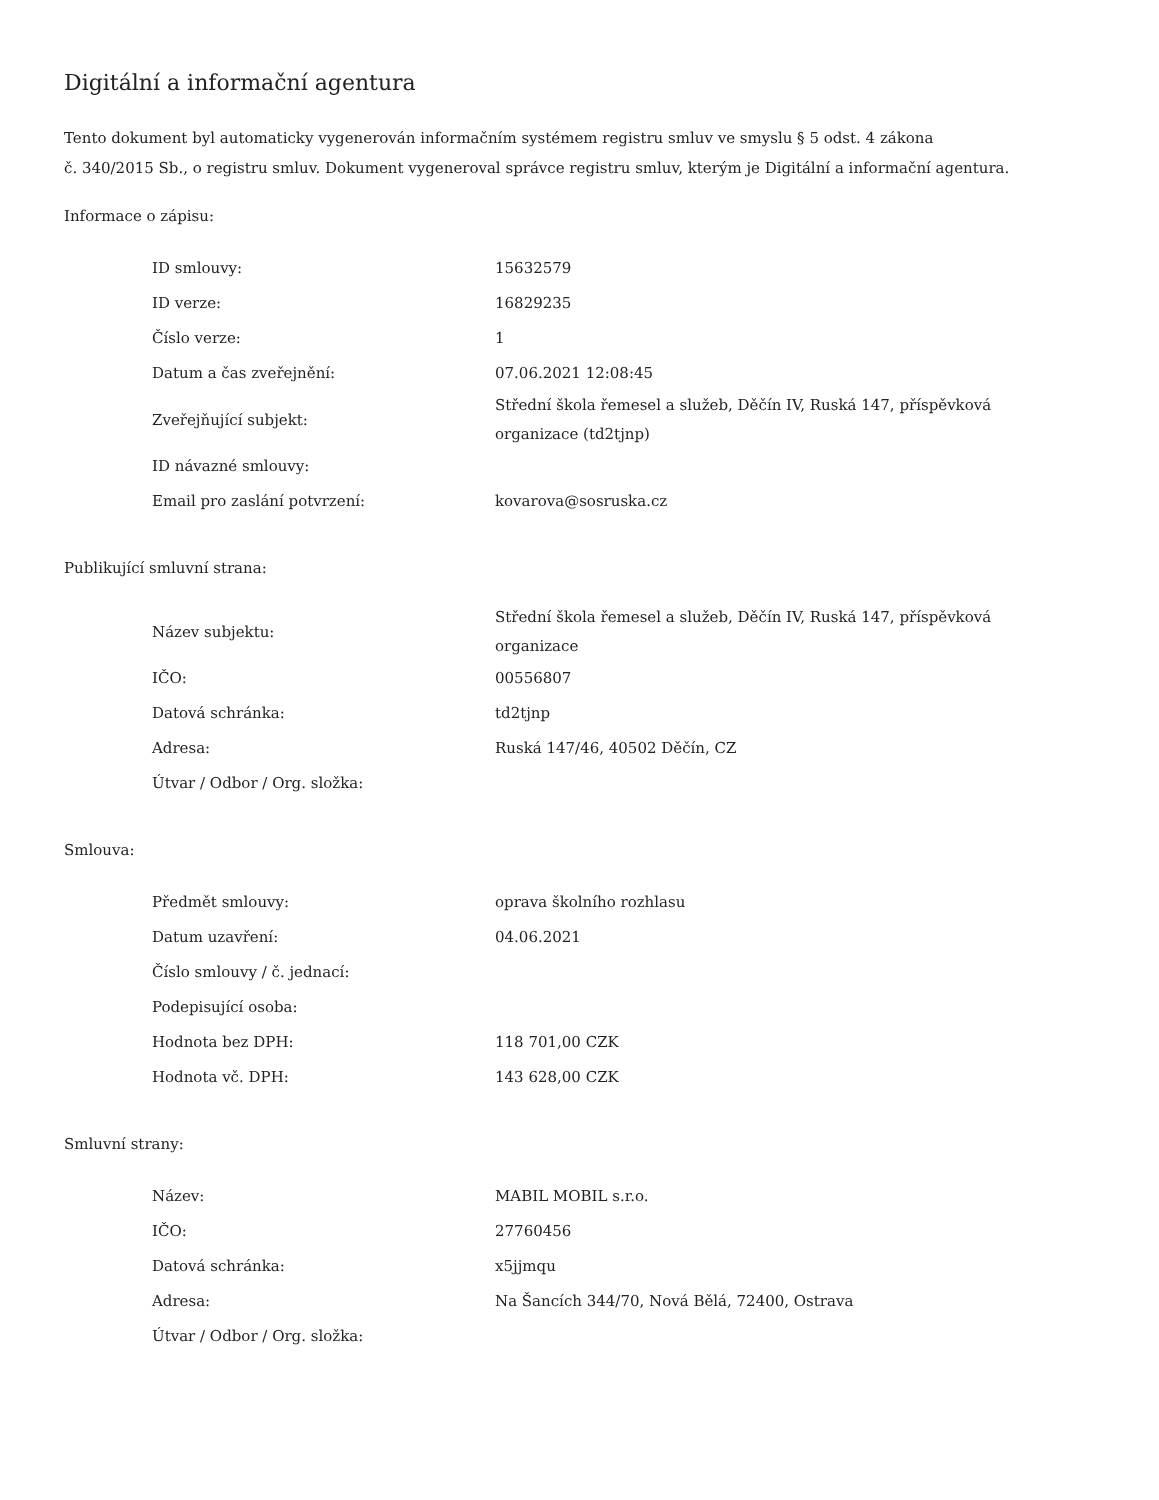Digitální a informační agentura
Tento dokument byl automaticky vygenerován informačním systémem registru smluv ve smyslu § 5 odst. 4 zákona
č. 340/2015 Sb., o registru smluv. Dokument vygeneroval správce registru smluv, kterým je Digitální a informační agentura.
Informace o zápisu:
| ID smlouvy: | 15632579 |
| ID verze: | 16829235 |
| Číslo verze: | 1 |
| Datum a čas zveřejnění: | 07.06.2021 12:08:45 |
| Zveřejňující subjekt: | Střední škola řemesel a služeb, Děčín IV, Ruská 147, příspěvková organizace (td2tjnp) |
| ID návazné smlouvy: | |
| Email pro zaslání potvrzení: | kovarova@sosruska.cz |
Publikující smluvní strana:
| Název subjektu: | Střední škola řemesel a služeb, Děčín IV, Ruská 147, příspěvková organizace |
| IČO: | 00556807 |
| Datová schránka: | td2tjnp |
| Adresa: | Ruská 147/46, 40502 Děčín, CZ |
| Útvar / Odbor / Org. složka: | |
Smlouva:
| Předmět smlouvy: | oprava školního rozhlasu |
| Datum uzavření: | 04.06.2021 |
| Číslo smlouvy / č. jednací: | |
| Podepisující osoba: | |
| Hodnota bez DPH: | 118 701,00 CZK |
| Hodnota vč. DPH: | 143 628,00 CZK |
Smluvní strany:
| Název: | MABIL MOBIL s.r.o. |
| IČO: | 27760456 |
| Datová schránka: | x5jjmqu |
| Adresa: | Na Šancích 344/70, Nová Bělá, 72400, Ostrava |
| Útvar / Odbor / Org. složka: | |